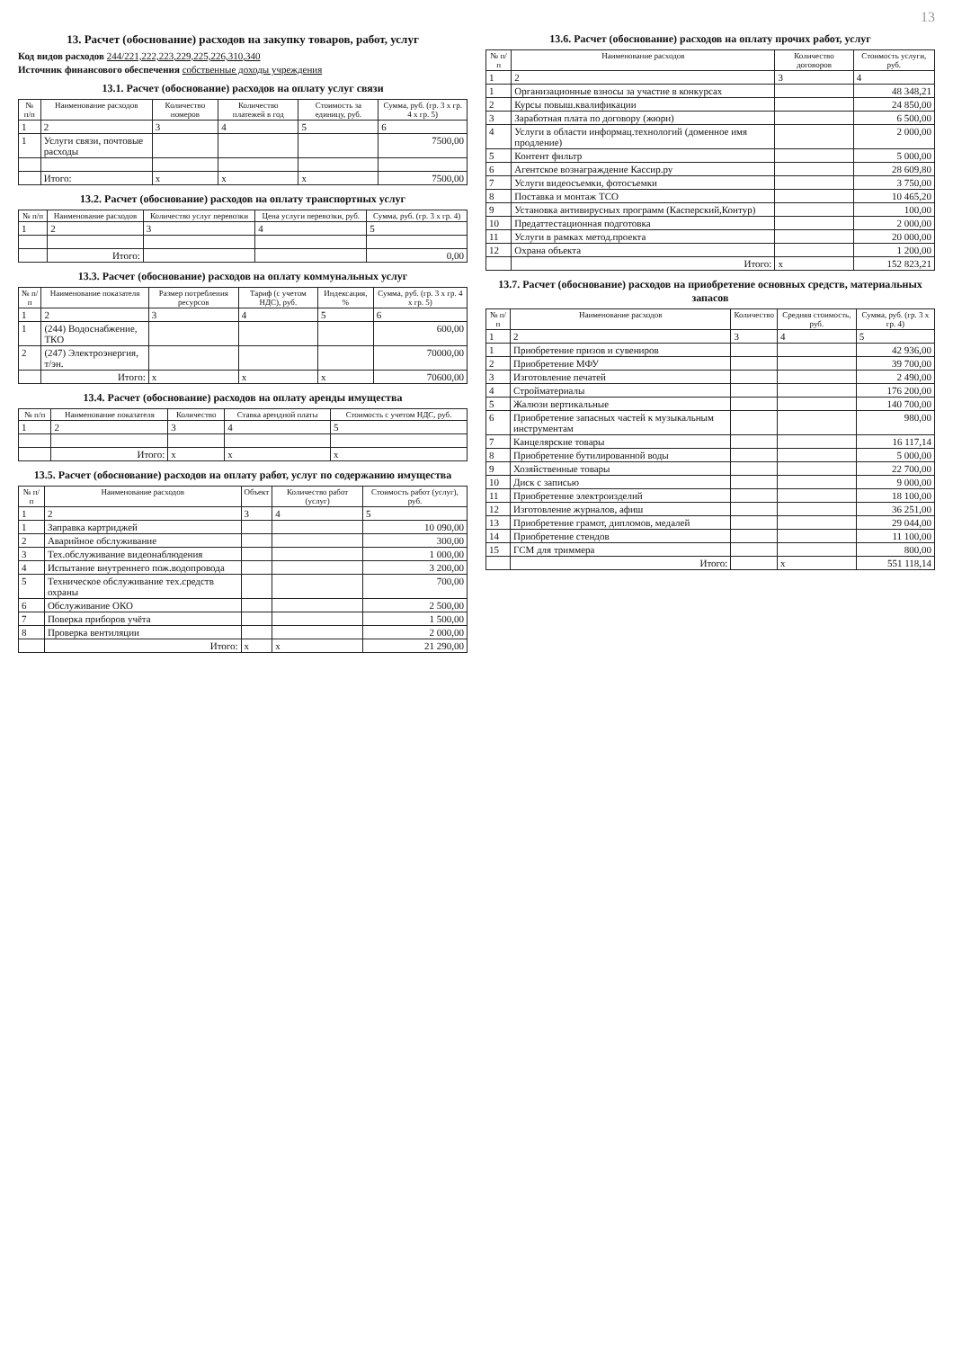13
13. Расчет (обоснование) расходов на закупку товаров, работ, услуг
Код видов расходов 244/221,222,223,229,225,226,310,340
Источник финансового обеспечения собственные доходы учреждения
13.1. Расчет (обоснование) расходов на оплату услуг связи
| № п/п | Наименование расходов | Количество номеров | Количество платежей в год | Стоимость за единицу, руб. | Сумма, руб. (гр. 3 х гр. 4 х гр. 5) |
| --- | --- | --- | --- | --- | --- |
| 1 | 2 | 3 | 4 | 5 | 6 |
| 1 | Услуги связи, почтовые расходы | | | | 7500,00 |
| | Итого: | х | х | х | 7500,00 |
13.2. Расчет (обоснование) расходов на оплату транспортных услуг
| № п/п | Наименование расходов | Количество услуг перевозки | Цена услуги перевозки, руб. | Сумма, руб. (гр. 3 х гр. 4) |
| --- | --- | --- | --- | --- |
| 1 | 2 | 3 | 4 | 5 |
| | Итого: | | | 0,00 |
13.3. Расчет (обоснование) расходов на оплату коммунальных услуг
| № п/п | Наименование показателя | Размер потребления ресурсов | Тариф (с учетом НДС), руб. | Индексация, % | Сумма, руб. (гр. 3 х гр. 4 х гр. 5) |
| --- | --- | --- | --- | --- | --- |
| 1 | 2 | 3 | 4 | 5 | 6 |
| 1 | (244) Водоснабжение, ТКО | | | | 600,00 |
| 2 | (247) Электроэнергия, т/эн. | | | | 70000,00 |
| | Итого: | х | х | х | 70600,00 |
13.4. Расчет (обоснование) расходов на оплату аренды имущества
| № п/п | Наименование показателя | Количество | Ставка арендной платы | Стоимость с учетом НДС, руб. |
| --- | --- | --- | --- | --- |
| 1 | 2 | 3 | 4 | 5 |
| | Итого: | х | х | х |
13.5. Расчет (обоснование) расходов на оплату работ, услуг по содержанию имущества
| № п/п | Наименование расходов | Объект | Количество работ (услуг) | Стоимость работ (услуг), руб. |
| --- | --- | --- | --- | --- |
| 1 | 2 | 3 | 4 | 5 |
| 1 | Заправка картриджей | | | 10 090,00 |
| 2 | Аварийное обслуживание | | | 300,00 |
| 3 | Тех.обслуживание видеонаблюдения | | | 1 000,00 |
| 4 | Испытание внутреннего пож.водопровода | | | 3 200,00 |
| 5 | Техническое обслуживание тех.средств охраны | | | 700,00 |
| 6 | Обслуживание ОКО | | | 2 500,00 |
| 7 | Поверка приборов учёта | | | 1 500,00 |
| 8 | Проверка вентиляции | | | 2 000,00 |
| | Итого: | х | х | 21 290,00 |
13.6. Расчет (обоснование) расходов на оплату прочих работ, услуг
| № п/п | Наименование расходов | Количество договоров | Стоимость услуги, руб. |
| --- | --- | --- | --- |
| 1 | 2 | 3 | 4 |
| 1 | Организационные взносы за участие в конкурсах | | 48 348,21 |
| 2 | Курсы повыш.квалификации | | 24 850,00 |
| 3 | Заработная плата по договору (жюри) | | 6 500,00 |
| 4 | Услуги в области информац.технологий (доменное имя продление) | | 2 000,00 |
| 5 | Контент фильтр | | 5 000,00 |
| 6 | Агентское вознаграждение Кассир.ру | | 28 609,80 |
| 7 | Услуги видеосъемки, фотосъемки | | 3 750,00 |
| 8 | Поставка и монтаж ТСО | | 10 465,20 |
| 9 | Установка антивирусных программ (Касперский,Контур) | | 100,00 |
| 10 | Предаттестационная подготовка | | 2 000,00 |
| 11 | Услуги в рамках метод.проекта | | 20 000,00 |
| 12 | Охрана объекта | | 1 200,00 |
| | Итого: | х | 152 823,21 |
13.7. Расчет (обоснование) расходов на приобретение основных средств, материальных запасов
| № п/п | Наименование расходов | Количество | Средняя стоимость, руб. | Сумма, руб. (гр. 3 х гр. 4) |
| --- | --- | --- | --- | --- |
| 1 | 2 | 3 | 4 | 5 |
| 1 | Приобретение призов и сувениров | | | 42 936,00 |
| 2 | Приобретение МФУ | | | 39 700,00 |
| 3 | Изготовление печатей | | | 2 490,00 |
| 4 | Стройматериалы | | | 176 200,00 |
| 5 | Жалюзи вертикальные | | | 140 700,00 |
| 6 | Приобретение запасных частей к музыкальным инструментам | | | 980,00 |
| 7 | Канцелярские товары | | | 16 117,14 |
| 8 | Приобретение бутилированной воды | | | 5 000,00 |
| 9 | Хозяйственные товары | | | 22 700,00 |
| 10 | Диск с записью | | | 9 000,00 |
| 11 | Приобретение электроизделий | | | 18 100,00 |
| 12 | Изготовление журналов, афиш | | | 36 251,00 |
| 13 | Приобретение грамот, дипломов, медалей | | | 29 044,00 |
| 14 | Приобретение стендов | | | 11 100,00 |
| 15 | ГСМ для триммера | | | 800,00 |
| | Итого: | | х | 551 118,14 |